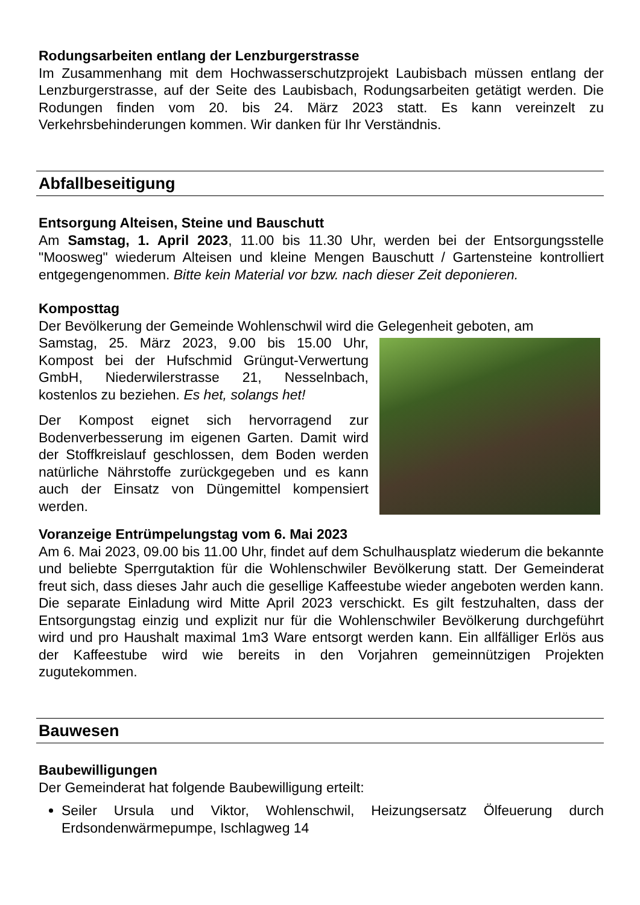Rodungsarbeiten entlang der Lenzburgerstrasse
Im Zusammenhang mit dem Hochwasserschutzprojekt Laubisbach müssen entlang der Lenzburgerstrasse, auf der Seite des Laubisbach, Rodungsarbeiten getätigt werden. Die Rodungen finden vom 20. bis 24. März 2023 statt. Es kann vereinzelt zu Verkehrsbehinderungen kommen. Wir danken für Ihr Verständnis.
Abfallbeseitigung
Entsorgung Alteisen, Steine und Bauschutt
Am Samstag, 1. April 2023, 11.00 bis 11.30 Uhr, werden bei der Entsorgungsstelle "Moosweg" wiederum Alteisen und kleine Mengen Bauschutt / Gartensteine kontrolliert entgegengenommen. Bitte kein Material vor bzw. nach dieser Zeit deponieren.
Komposttag
Der Bevölkerung der Gemeinde Wohlenschwil wird die Gelegenheit geboten, am
Samstag, 25. März 2023, 9.00 bis 15.00 Uhr, Kompost bei der Hufschmid Grüngut-Verwertung GmbH, Niederwilerstrasse 21, Nesselnbach, kostenlos zu beziehen. Es het, solangs het!
Der Kompost eignet sich hervorragend zur Bodenverbesserung im eigenen Garten. Damit wird der Stoffkreislauf geschlossen, dem Boden werden natürliche Nährstoffe zurückgegeben und es kann auch der Einsatz von Düngemittel kompensiert werden.
Voranzeige Entrümpelungstag vom 6. Mai 2023
Am 6. Mai 2023, 09.00 bis 11.00 Uhr, findet auf dem Schulhausplatz wiederum die bekannte und beliebte Sperrgutaktion für die Wohlenschwiler Bevölkerung statt. Der Gemeinderat freut sich, dass dieses Jahr auch die gesellige Kaffeestube wieder angeboten werden kann. Die separate Einladung wird Mitte April 2023 verschickt. Es gilt festzuhalten, dass der Entsorgungstag einzig und explizit nur für die Wohlenschwiler Bevölkerung durchgeführt wird und pro Haushalt maximal 1m3 Ware entsorgt werden kann. Ein allfälliger Erlös aus der Kaffeestube wird wie bereits in den Vorjahren gemeinnützigen Projekten zugutekommen.
Bauwesen
Baubewilligungen
Der Gemeinderat hat folgende Baubewilligung erteilt:
Seiler Ursula und Viktor, Wohlenschwil, Heizungsersatz Ölfeuerung durch Erdsondenwärmepumpe, Ischlagweg 14